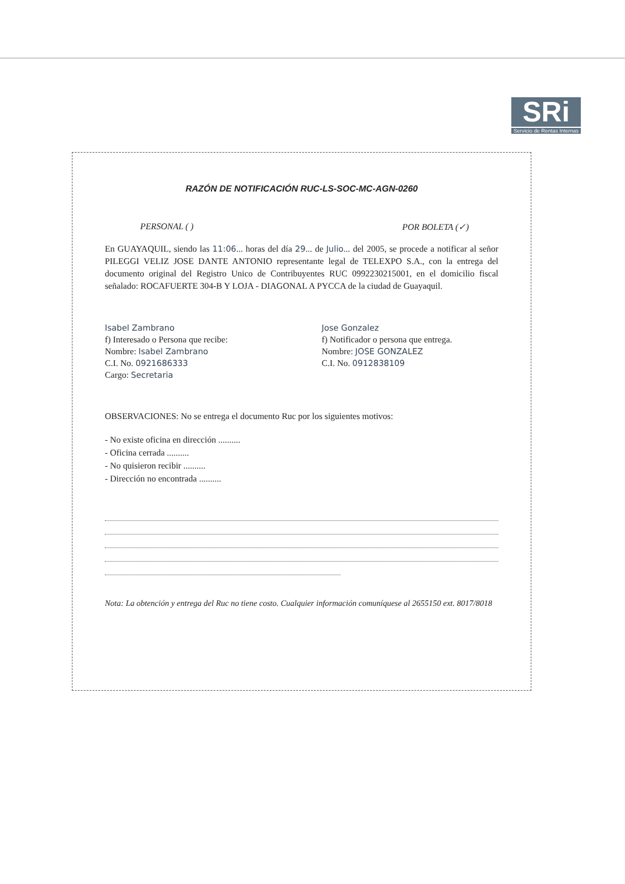SRi
Servicio de Rentas Internas
RAZÓN DE NOTIFICACIÓN RUC-LS-SOC-MC-AGN-0260
PERSONAL ( ) POR BOLETA (✓)
En GUAYAQUIL, siendo las 11:06... horas del día 29... de Julio... del 2005, se procede a notificar al señor PILEGGI VELIZ JOSE DANTE ANTONIO representante legal de TELEXPO S.A., con la entrega del documento original del Registro Unico de Contribuyentes RUC 0992230215001, en el domicilio fiscal señalado: ROCAFUERTE 304-B Y LOJA - DIAGONAL A PYCCA de la ciudad de Guayaquil.
Isabel Zambrano
f) Interesado o Persona que recibe:
Nombre: Isabel Zambrano
C.I. No. 0921686333
Cargo: Secretaria
Jose Gonzalez
f) Notificador o persona que entrega.
Nombre: JOSE GONZALEZ
C.I. No. 0912838109
OBSERVACIONES: No se entrega el documento Ruc por los siguientes motivos:
- No existe oficina en dirección ..........
- Oficina cerrada ..........
- No quisieron recibir ..........
- Dirección no encontrada ..........
Nota: La obtención y entrega del Ruc no tiene costo. Cualquier información comuníquese al 2655150 ext. 8017/8018